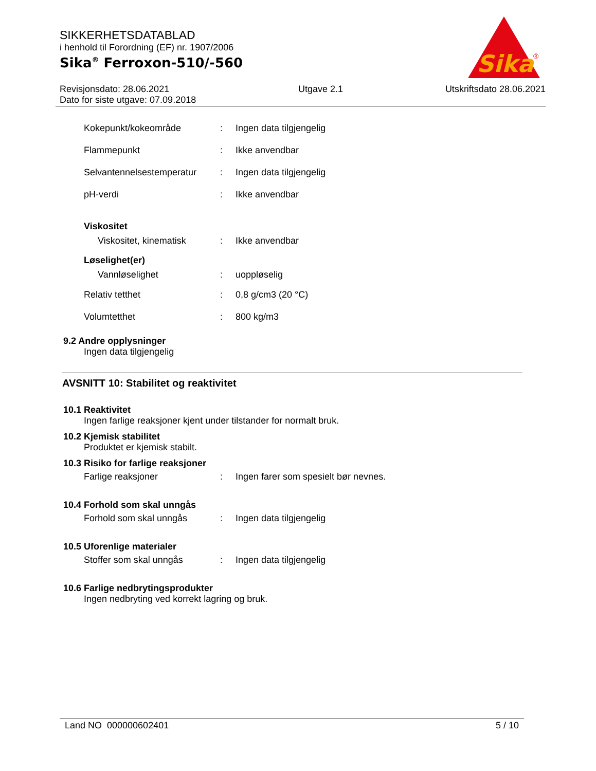SIKKERHETSDATABLAD
i henhold til Forordning (EF) nr. 1907/2006
Sika<sup>®</sup> Ferroxon-510/-560
Revisjonsdato: 28.06.2021
Dato for siste utgave: 07.09.2018
Utgave 2.1 Utskriftsdato 28.06.2021
Sika
®
Kokepunkt/kokeområde : Ingen data tilgjengelig
Flammepunkt : Ikke anvendbar
Selvantennelsestemperatur
: Ingen data tilgjengelig
pH-verdi : Ikke anvendbar
Viskositet
Viskositet, kinematisk : Ikke anvendbar
Løselighet(er)
Vannløselighet : uoppløselig
Relativ tetthet : 0,8 g/cm3 (20 °C)
Volumtetthet : 800 kg/m3
9.2 Andre opplysninger
Ingen data tilgjengelig
AVSNITT 10: Stabilitet og reaktivitet
10.1 Reaktivitet
Ingen farlige reaksjoner kjent under tilstander for normalt bruk.
10.2 Kjemisk stabilitet
Produktet er kjemisk stabilt.
10.3 Risiko for farlige reaksjoner
Farlige reaksjoner :
Ingen farer som spesielt bør nevnes.
10.4 Forhold som skal unngås
Forhold som skal unngås : Ingen data tilgjengelig
10.5 Uforenlige materialer
Stoffer som skal unngås : Ingen data tilgjengelig
10.6 Farlige nedbrytingsprodukter
Ingen nedbryting ved korrekt lagring og bruk.
Land NO 000000602401 5 / 10